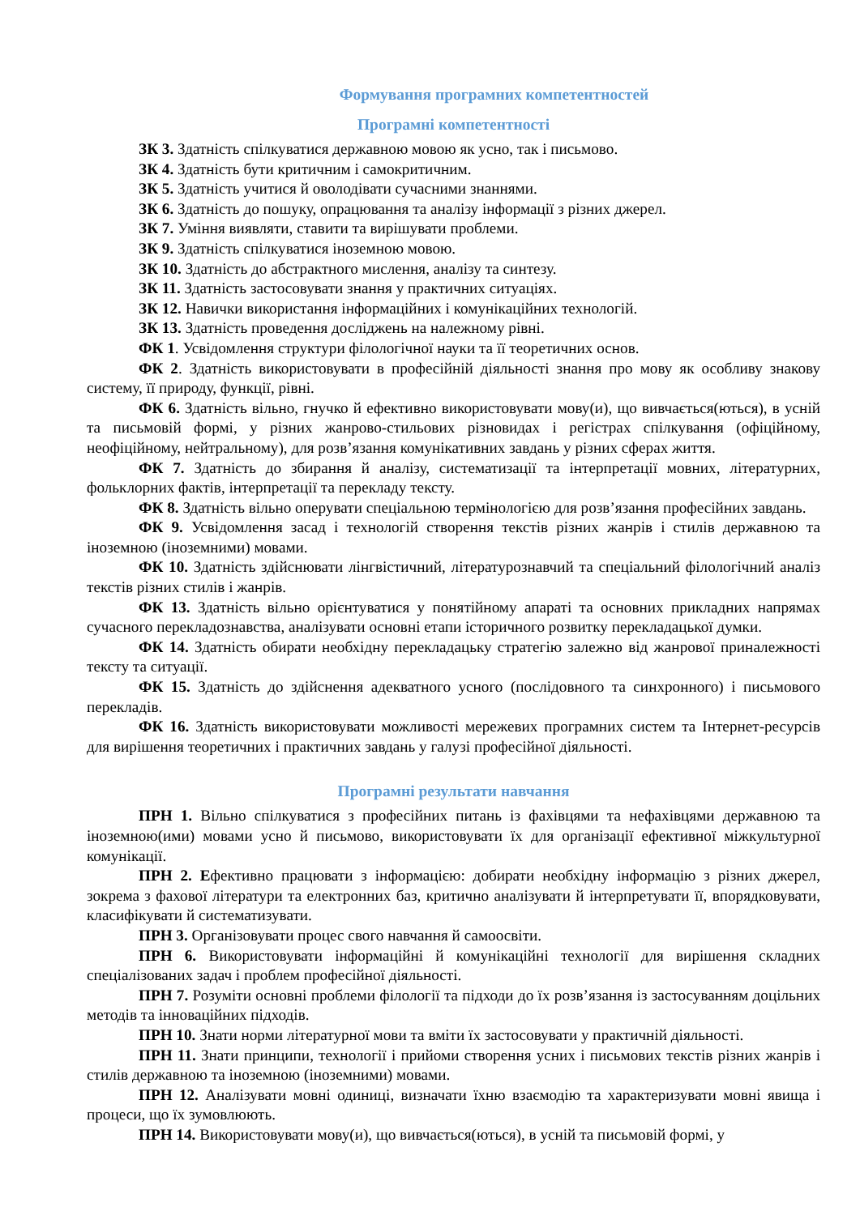Формування програмних компетентностей
Програмні компетентності
ЗК 3. Здатність спілкуватися державною мовою як усно, так і письмово.
ЗК 4. Здатність бути критичним і самокритичним.
ЗК 5. Здатність учитися й оволодівати сучасними знаннями.
ЗК 6. Здатність до пошуку, опрацювання та аналізу інформації з різних джерел.
ЗК 7. Уміння виявляти, ставити та вирішувати проблеми.
ЗК 9. Здатність спілкуватися іноземною мовою.
ЗК 10. Здатність до абстрактного мислення, аналізу та синтезу.
ЗК 11. Здатність застосовувати знання у практичних ситуаціях.
ЗК 12. Навички використання інформаційних і комунікаційних технологій.
ЗК 13. Здатність проведення досліджень на належному рівні.
ФК 1. Усвідомлення структури філологічної науки та її теоретичних основ.
ФК 2. Здатність використовувати в професійній діяльності знання про мову як особливу знакову систему, її природу, функції, рівні.
ФК 6. Здатність вільно, гнучко й ефективно використовувати мову(и), що вивчається(ються), в усній та письмовій формі, у різних жанрово-стильових різновидах і регістрах спілкування (офіційному, неофіційному, нейтральному), для розв’язання комунікативних завдань у різних сферах життя.
ФК 7. Здатність до збирання й аналізу, систематизації та інтерпретації мовних, літературних, фольклорних фактів, інтерпретації та перекладу тексту.
ФК 8. Здатність вільно оперувати спеціальною термінологією для розв’язання професійних завдань.
ФК 9. Усвідомлення засад і технологій створення текстів різних жанрів і стилів державною та іноземною (іноземними) мовами.
ФК 10. Здатність здійснювати лінгвістичний, літературознавчий та спеціальний філологічний аналіз текстів різних стилів і жанрів.
ФК 13. Здатність вільно орієнтуватися у понятійному апараті та основних прикладних напрямах сучасного перекладознавства, аналізувати основні етапи історичного розвитку перекладацької думки.
ФК 14. Здатність обирати необхідну перекладацьку стратегію залежно від жанрової приналежності тексту та ситуації.
ФК 15. Здатність до здійснення адекватного усного (послідовного та синхронного) і письмового перекладів.
ФК 16. Здатність використовувати можливості мережевих програмних систем та Інтернет-ресурсів для вирішення теоретичних і практичних завдань у галузі професійної діяльності.
Програмні результати навчання
ПРН 1. Вільно спілкуватися з професійних питань із фахівцями та нефахівцями державною та іноземною(ими) мовами усно й письмово, використовувати їх для організації ефективної міжкультурної комунікації.
ПРН 2. Ефективно працювати з інформацією: добирати необхідну інформацію з різних джерел, зокрема з фахової літератури та електронних баз, критично аналізувати й інтерпретувати її, впорядковувати, класифікувати й систематизувати.
ПРН 3. Організовувати процес свого навчання й самоосвіти.
ПРН 6. Використовувати інформаційні й комунікаційні технології для вирішення складних спеціалізованих задач і проблем професійної діяльності.
ПРН 7. Розуміти основні проблеми філології та підходи до їх розв’язання із застосуванням доцільних методів та інноваційних підходів.
ПРН 10. Знати норми літературної мови та вміти їх застосовувати у практичній діяльності.
ПРН 11. Знати принципи, технології і прийоми створення усних і письмових текстів різних жанрів і стилів державною та іноземною (іноземними) мовами.
ПРН 12. Аналізувати мовні одиниці, визначати їхню взаємодію та характеризувати мовні явища і процеси, що їх зумовлюють.
ПРН 14. Використовувати мову(и), що вивчається(ються), в усній та письмовій формі, у